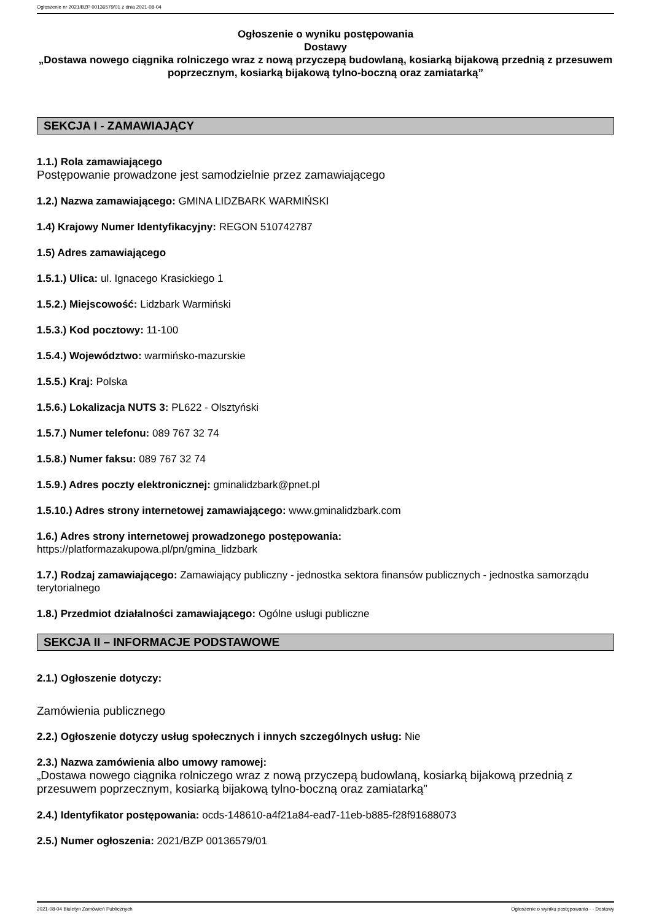Ogłoszenie nr 2021/BZP 00136579/01 z dnia 2021-08-04
Ogłoszenie o wyniku postępowania
Dostawy
„Dostawa nowego ciągnika rolniczego wraz z nową przyczepą budowlaną, kosiarką bijakową przednią z przesuwem poprzecznym, kosiarką bijakową tylno-boczną oraz zamiatarką”
SEKCJA I - ZAMAWIAJĄCY
1.1.) Rola zamawiającego
Postępowanie prowadzone jest samodzielnie przez zamawiającego
1.2.) Nazwa zamawiającego: GMINA LIDZBARK WARMIŃSKI
1.4) Krajowy Numer Identyfikacyjny: REGON 510742787
1.5) Adres zamawiającego
1.5.1.) Ulica: ul. Ignacego Krasickiego 1
1.5.2.) Miejscowość: Lidzbark Warmiński
1.5.3.) Kod pocztowy: 11-100
1.5.4.) Województwo: warmińsko-mazurskie
1.5.5.) Kraj: Polska
1.5.6.) Lokalizacja NUTS 3: PL622 - Olsztyński
1.5.7.) Numer telefonu: 089 767 32 74
1.5.8.) Numer faksu: 089 767 32 74
1.5.9.) Adres poczty elektronicznej: gminalidzbark@pnet.pl
1.5.10.) Adres strony internetowej zamawiającego: www.gminalidzbark.com
1.6.) Adres strony internetowej prowadzonego postępowania:
https://platformazakupowa.pl/pn/gmina_lidzbark
1.7.) Rodzaj zamawiającego: Zamawiający publiczny - jednostka sektora finansów publicznych - jednostka samorządu terytorialnego
1.8.) Przedmiot działalności zamawiającego: Ogólne usługi publiczne
SEKCJA II – INFORMACJE PODSTAWOWE
2.1.) Ogłoszenie dotyczy:
Zamówienia publicznego
2.2.) Ogłoszenie dotyczy usług społecznych i innych szczególnych usług: Nie
2.3.) Nazwa zamówienia albo umowy ramowej:
„Dostawa nowego ciągnika rolniczego wraz z nową przyczepą budowlaną, kosiarką bijakową przednią z przesuwem poprzecznym, kosiarką bijakową tylno-boczną oraz zamiatarką”
2.4.) Identyfikator postępowania: ocds-148610-a4f21a84-ead7-11eb-b885-f28f91688073
2.5.) Numer ogłoszenia: 2021/BZP 00136579/01
2021-08-04 Biuletyn Zamówień Publicznych Ogłoszenie o wyniku postępowania - - Dostawy